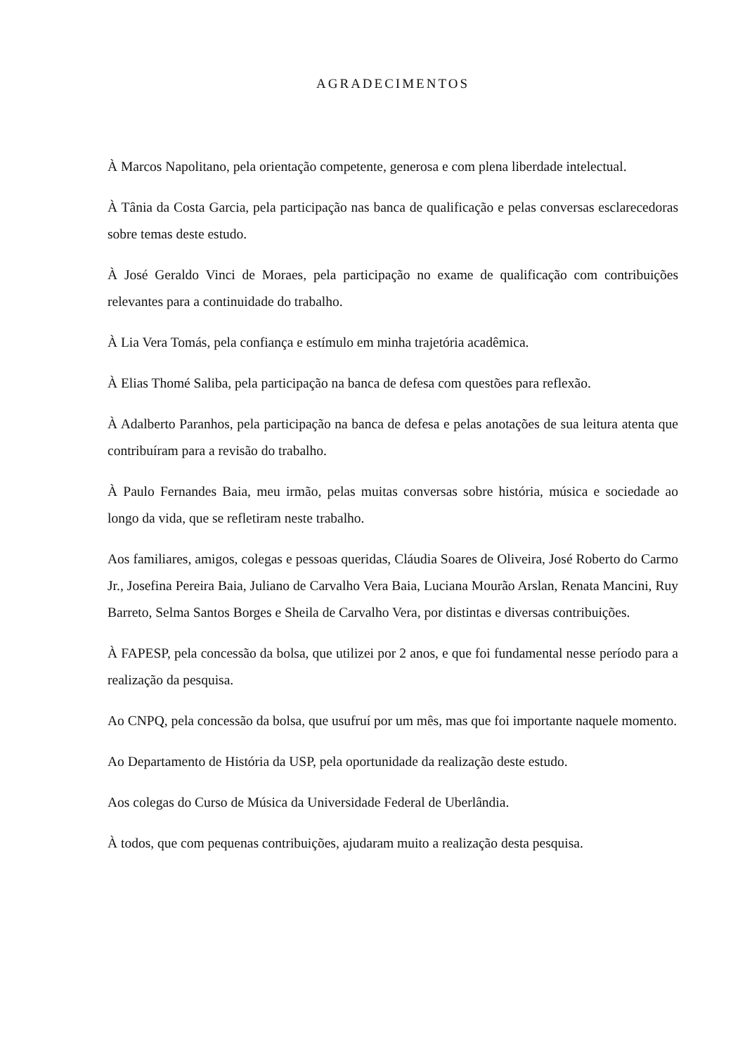AGRADECIMENTOS
À Marcos Napolitano, pela orientação competente, generosa e com plena liberdade intelectual.
À Tânia da Costa Garcia, pela participação nas banca de qualificação e pelas conversas esclarecedoras sobre temas deste estudo.
À José Geraldo Vinci de Moraes, pela participação no exame de qualificação com contribuições relevantes para a continuidade do trabalho.
À Lia Vera Tomás, pela confiança e estímulo em minha trajetória acadêmica.
À Elias Thomé Saliba, pela participação na banca de defesa com questões para reflexão.
À Adalberto Paranhos, pela participação na banca de defesa e pelas anotações de sua leitura atenta que contribuíram para a revisão do trabalho.
À Paulo Fernandes Baia, meu irmão, pelas muitas conversas sobre história, música e sociedade ao longo da vida, que se refletiram neste trabalho.
Aos familiares, amigos, colegas e pessoas queridas, Cláudia Soares de Oliveira, José Roberto do Carmo Jr., Josefina Pereira Baia, Juliano de Carvalho Vera Baia, Luciana Mourão Arslan, Renata Mancini, Ruy Barreto, Selma Santos Borges e Sheila de Carvalho Vera, por distintas e diversas contribuições.
À FAPESP, pela concessão da bolsa, que utilizei por 2 anos, e que foi fundamental nesse período para a realização da pesquisa.
Ao CNPQ, pela concessão da bolsa, que usufruí por um mês, mas que foi importante naquele momento.
Ao Departamento de História da USP, pela oportunidade da realização deste estudo.
Aos colegas do Curso de Música da Universidade Federal de Uberlândia.
À todos, que com pequenas contribuições, ajudaram muito a realização desta pesquisa.